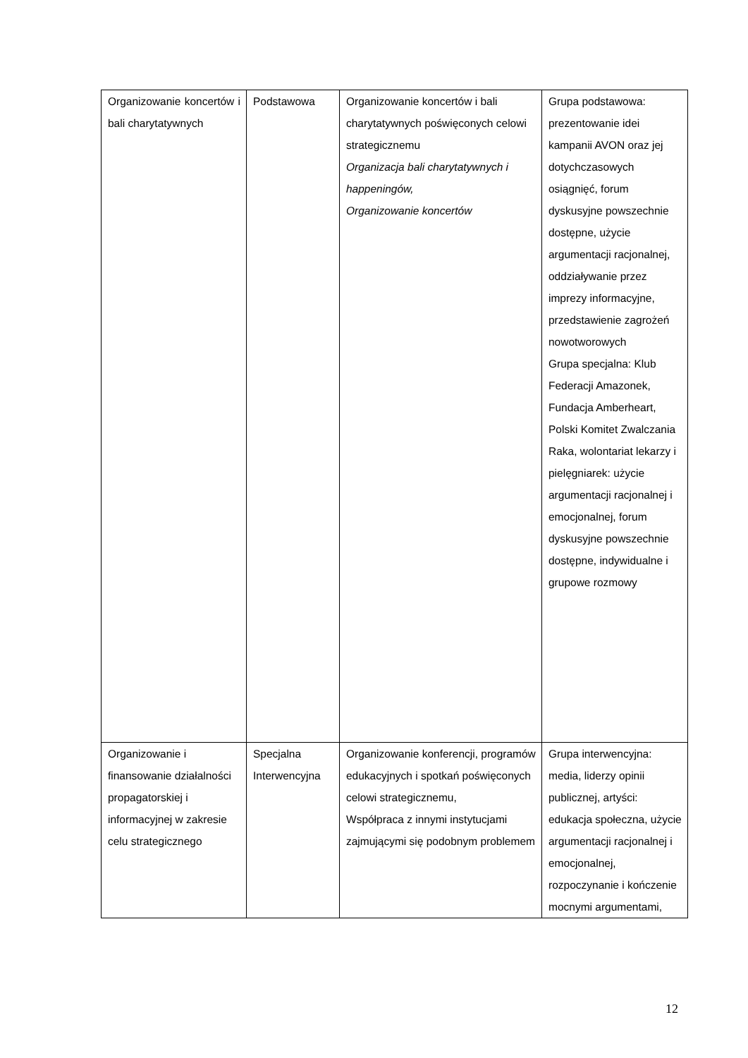| Organizowanie koncertów i bali charytatywnych | Podstawowa | Organizowanie koncertów i bali charytatywnych poświęconych celowi strategicznemu Organizacja bali charytatywnych i happeningów, Organizowanie koncertów | Grupa podstawowa: prezentowanie idei kampanii AVON oraz jej dotychczasowych osiągnięć, forum dyskusyjne powszechnie dostępne, użycie argumentacji racjonalnej, oddziaływanie przez imprezy informacyjne, przedstawienie zagrożeń nowotworowych Grupa specjalna: Klub Federacji Amazonek, Fundacja Amberheart, Polski Komitet Zwalczania Raka, wolontariat lekarzy i pielęgniarek: użycie argumentacji racjonalnej i emocjonalnej, forum dyskusyjne powszechnie dostępne, indywidualne i grupowe rozmowy |
| Organizowanie i finansowanie działalności propagatorskiej i informacyjnej w zakresie celu strategicznego | Specjalna Interwencyjna | Organizowanie konferencji, programów edukacyjnych i spotkań poświęconych celowi strategicznemu, Współpraca z innymi instytucjami zajmującymi się podobnym problemem | Grupa interwencyjna: media, liderzy opinii publicznej, artyści: edukacja społeczna, użycie argumentacji racjonalnej i emocjonalnej, rozpoczynanie i kończenie mocnymi argumentami, |
12